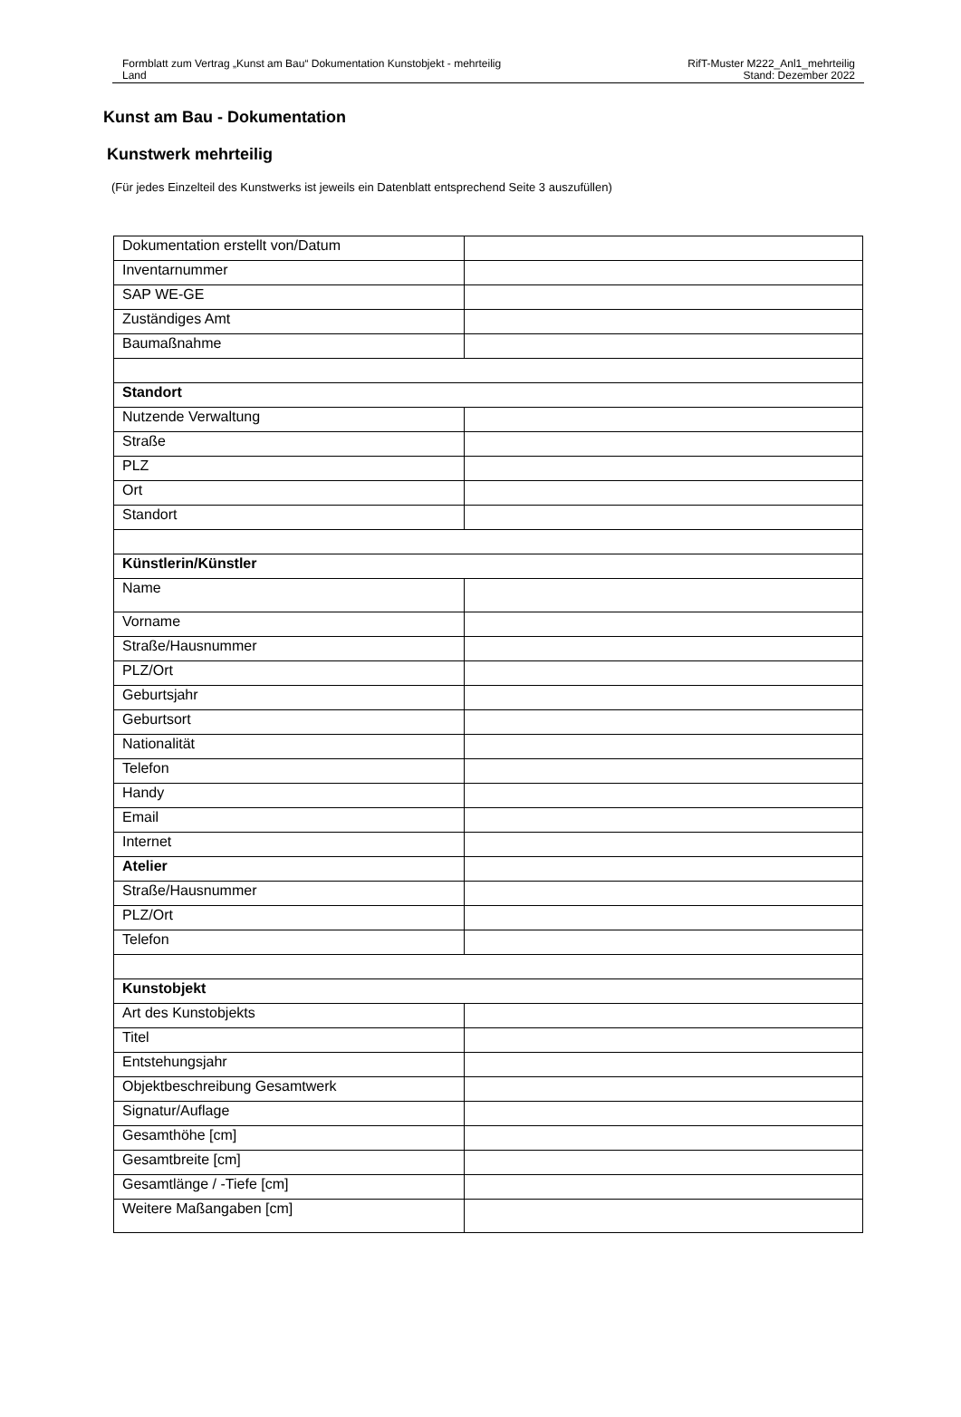Formblatt zum Vertrag „Kunst am Bau“ Dokumentation Kunstobjekt - mehrteilig
Land
RifT-Muster M222_Anl1_mehrteilig
Stand: Dezember 2022
Kunst am Bau - Dokumentation
Kunstwerk mehrteilig
(Für jedes Einzelteil des Kunstwerks ist jeweils ein Datenblatt entsprechend Seite 3 auszufüllen)
| Dokumentation erstellt von/Datum | |
| Inventarnummer | |
| SAP WE-GE | |
| Zuständiges Amt | |
| Baumaßnahme | |
| Standort | |
| Nutzende Verwaltung | |
| Straße | |
| PLZ | |
| Ort | |
| Standort | |
| Künstlerin/Künstler | |
| Name | |
| Vorname | |
| Straße/Hausnummer | |
| PLZ/Ort | |
| Geburtsjahr | |
| Geburtsort | |
| Nationalität | |
| Telefon | |
| Handy | |
| Email | |
| Internet | |
| Atelier | |
| Straße/Hausnummer | |
| PLZ/Ort | |
| Telefon | |
| Kunstobjekt | |
| Art des Kunstobjekts | |
| Titel | |
| Entstehungsjahr | |
| Objektbeschreibung Gesamtwerk | |
| Signatur/Auflage | |
| Gesamthöhe [cm] | |
| Gesamtbreite [cm] | |
| Gesamtlänge / -Tiefe [cm] | |
| Weitere Maßangaben [cm] | |